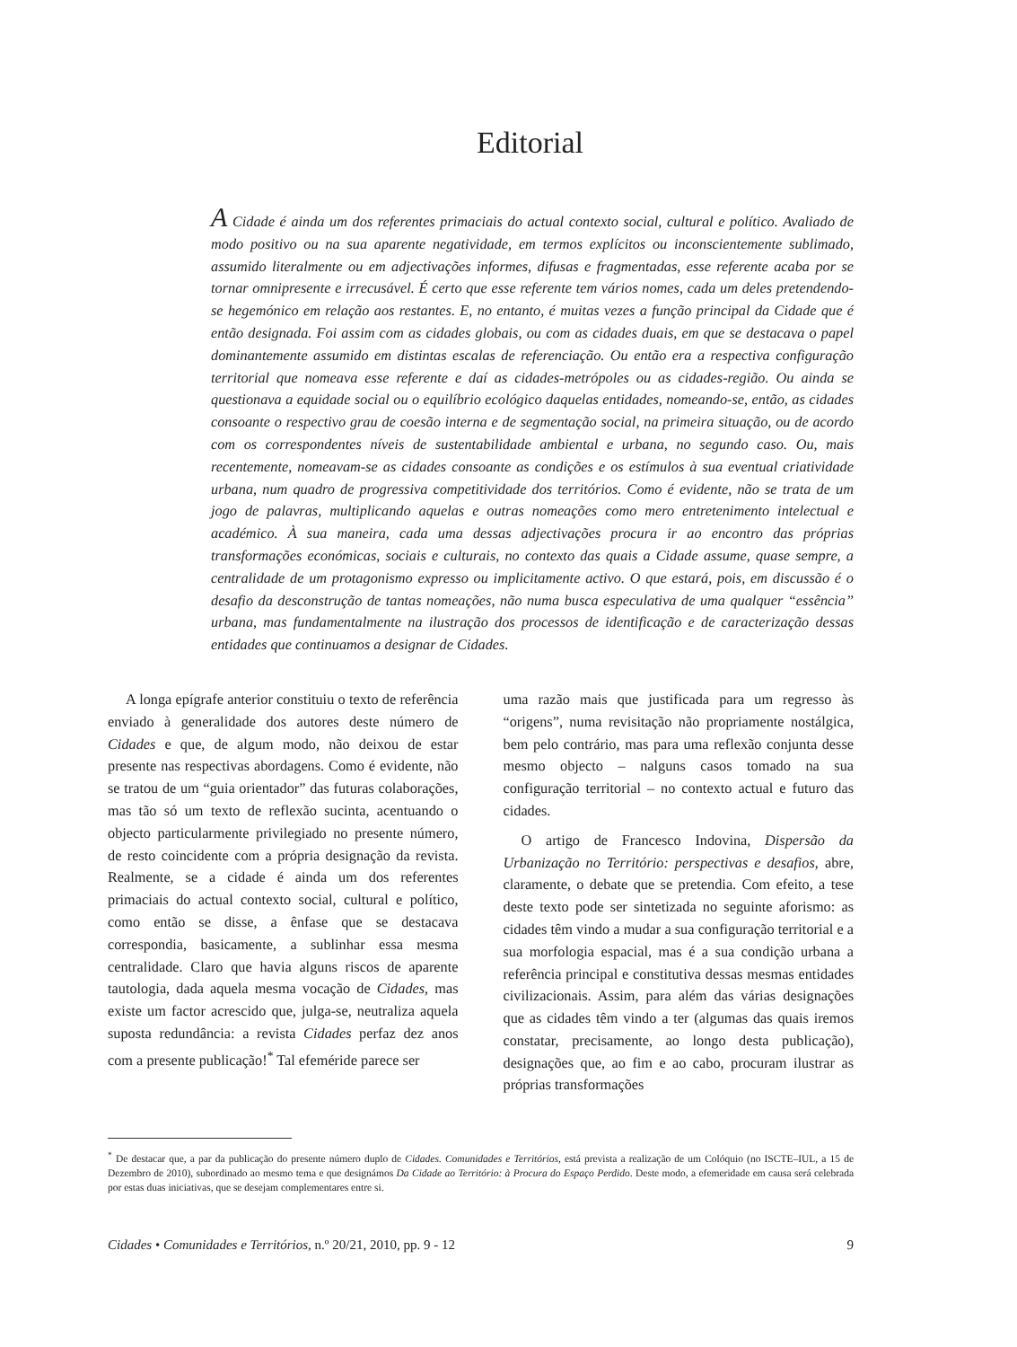Editorial
A Cidade é ainda um dos referentes primaciais do actual contexto social, cultural e político. Avaliado de modo positivo ou na sua aparente negatividade, em termos explícitos ou inconscientemente sublimado, assumido literalmente ou em adjectivações informes, difusas e fragmentadas, esse referente acaba por se tornar omnipresente e irrecusável. É certo que esse referente tem vários nomes, cada um deles pretendendo-se hegemónico em relação aos restantes. E, no entanto, é muitas vezes a função principal da Cidade que é então designada. Foi assim com as cidades globais, ou com as cidades duais, em que se destacava o papel dominantemente assumido em distintas escalas de referenciação. Ou então era a respectiva configuração territorial que nomeava esse referente e daí as cidades-metrópoles ou as cidades-região. Ou ainda se questionava a equidade social ou o equilíbrio ecológico daquelas entidades, nomeando-se, então, as cidades consoante o respectivo grau de coesão interna e de segmentação social, na primeira situação, ou de acordo com os correspondentes níveis de sustentabilidade ambiental e urbana, no segundo caso. Ou, mais recentemente, nomeavam-se as cidades consoante as condições e os estímulos à sua eventual criatividade urbana, num quadro de progressiva competitividade dos territórios. Como é evidente, não se trata de um jogo de palavras, multiplicando aquelas e outras nomeações como mero entretenimento intelectual e académico. À sua maneira, cada uma dessas adjectivações procura ir ao encontro das próprias transformações económicas, sociais e culturais, no contexto das quais a Cidade assume, quase sempre, a centralidade de um protagonismo expresso ou implicitamente activo. O que estará, pois, em discussão é o desafio da desconstrução de tantas nomeações, não numa busca especulativa de uma qualquer “essência” urbana, mas fundamentalmente na ilustração dos processos de identificação e de caracterização dessas entidades que continuamos a designar de Cidades.
A longa epígrafe anterior constituiu o texto de referência enviado à generalidade dos autores deste número de Cidades e que, de algum modo, não deixou de estar presente nas respectivas abordagens. Como é evidente, não se tratou de um “guia orientador” das futuras colaborações, mas tão só um texto de reflexão sucinta, acentuando o objecto particularmente privilegiado no presente número, de resto coincidente com a própria designação da revista. Realmente, se a cidade é ainda um dos referentes primaciais do actual contexto social, cultural e político, como então se disse, a ênfase que se destacava correspondia, basicamente, a sublinhar essa mesma centralidade. Claro que havia alguns riscos de aparente tautologia, dada aquela mesma vocação de Cidades, mas existe um factor acrescido que, julga-se, neutraliza aquela suposta redundância: a revista Cidades perfaz dez anos com a presente publicação!<sup>*</sup> Tal efeméride parece ser
uma razão mais que justificada para um regresso às “origens”, numa revisitação não propriamente nostálgica, bem pelo contrário, mas para uma reflexão conjunta desse mesmo objecto – nalguns casos tomado na sua configuração territorial – no contexto actual e futuro das cidades.
O artigo de Francesco Indovina, Dispersão da Urbanização no Território: perspectivas e desafios, abre, claramente, o debate que se pretendia. Com efeito, a tese deste texto pode ser sintetizada no seguinte aforismo: as cidades têm vindo a mudar a sua configuração territorial e a sua morfologia espacial, mas é a sua condição urbana a referência principal e constitutiva dessas mesmas entidades civilizacionais. Assim, para além das várias designações que as cidades têm vindo a ter (algumas das quais iremos constatar, precisamente, ao longo desta publicação), designações que, ao fim e ao cabo, procuram ilustrar as próprias transformações
<sup>*</sup> De destacar que, a par da publicação do presente número duplo de Cidades. Comunidades e Territórios, está prevista a realização de um Colóquio (no ISCTE–IUL, a 15 de Dezembro de 2010), subordinado ao mesmo tema e que designámos Da Cidade ao Território: à Procura do Espaço Perdido. Deste modo, a efemeridade em causa será celebrada por estas duas iniciativas, que se desejam complementares entre si.
Cidades • Comunidades e Territórios, n.º 20/21, 2010, pp. 9 - 12 9